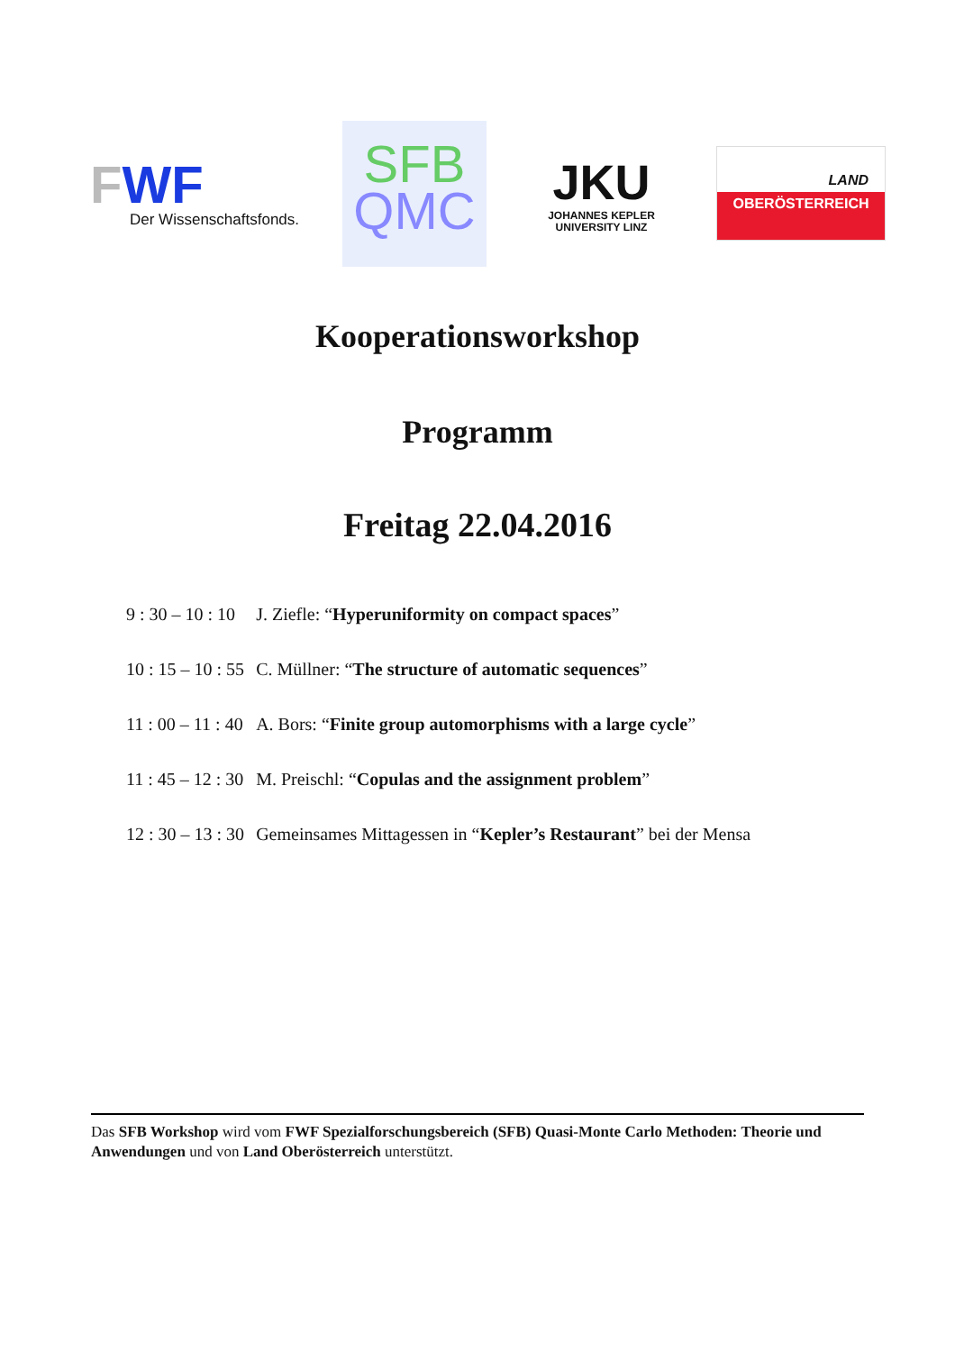FWF
Der Wissenschaftsfonds.
SFB
QMC
JKU
JOHANNES KEPLER
UNIVERSITY LINZ
LAND
OBERÖSTERREICH
Kooperationsworkshop
Programm
Freitag 22.04.2016
| 9 : 30 – 10 : 10 | J. Ziefle: “ Hyperuniformity on compact spaces ” |
| 10 : 15 – 10 : 55 | C. Müllner: “ The structure of automatic sequences ” |
| 11 : 00 – 11 : 40 | A. Bors: “ Finite group automorphisms with a large cycle ” |
| 11 : 45 – 12 : 30 | M. Preischl: “ Copulas and the assignment problem ” |
| 12 : 30 – 13 : 30 | Gemeinsames Mittagessen in “ Kepler’s Restaurant ” bei der Mensa |
Das SFB Workshop wird vom FWF Spezialforschungsbereich (SFB) Quasi-Monte Carlo Methoden: Theorie und Anwendungen und von Land Oberösterreich unterstützt.